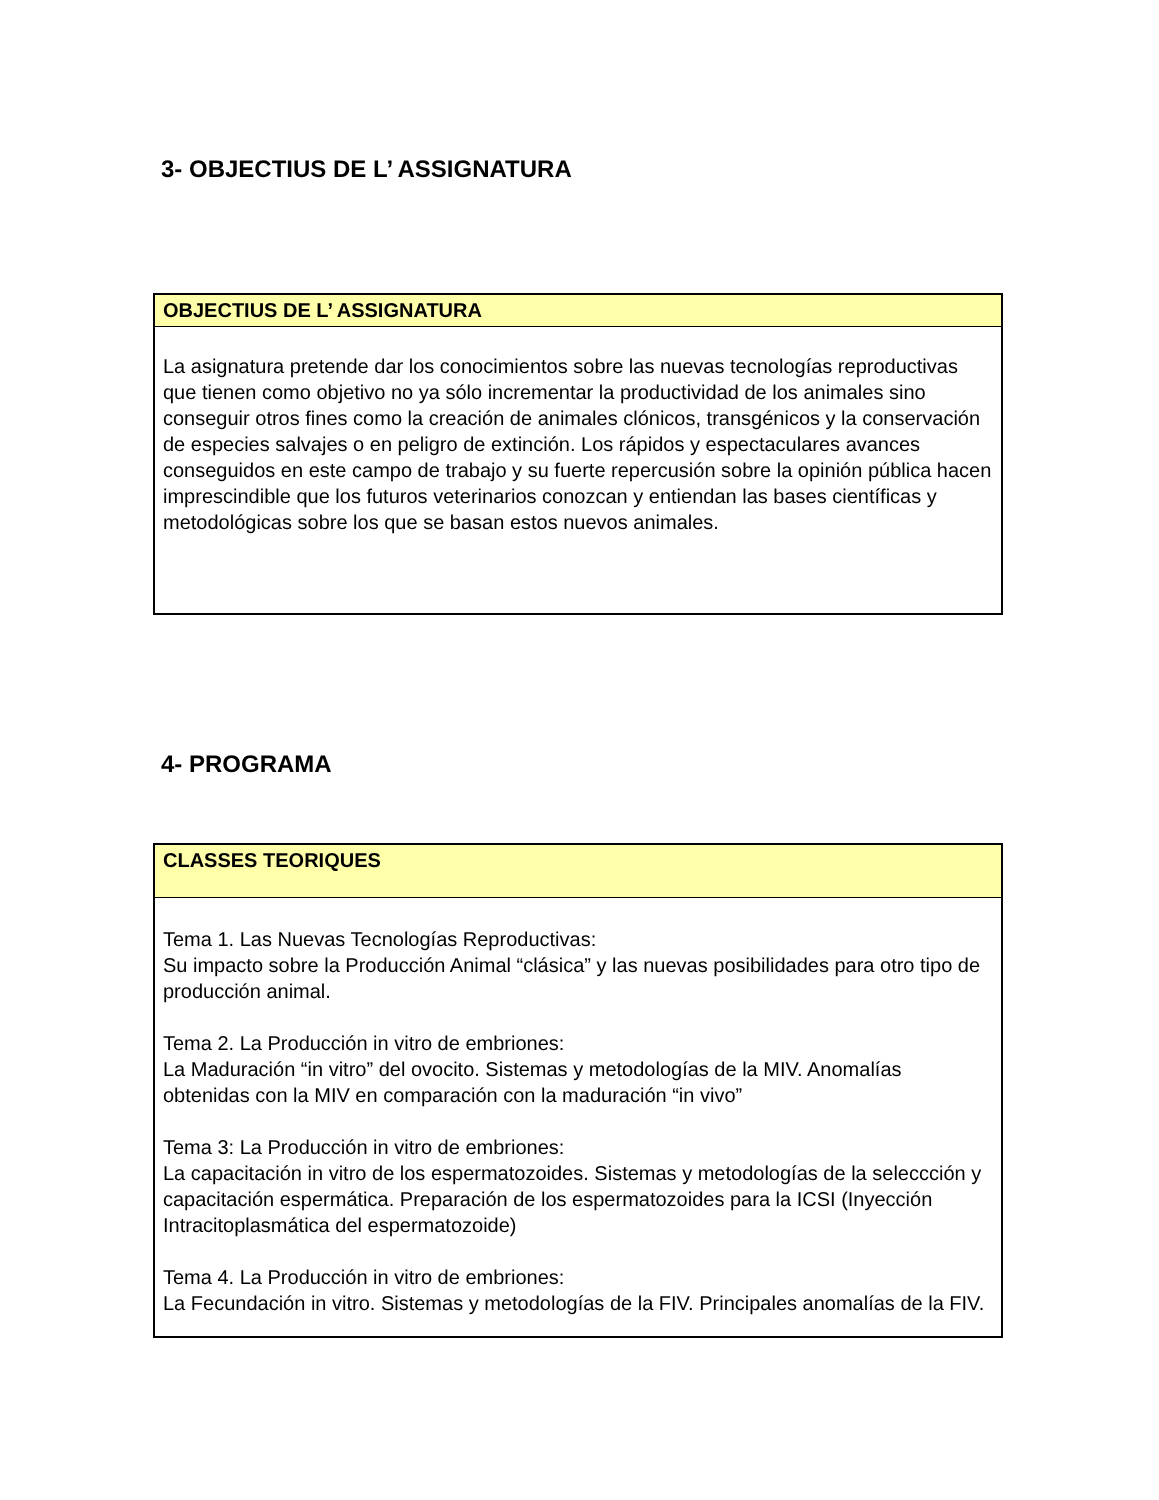3- OBJECTIUS DE L’ ASSIGNATURA
| OBJECTIUS DE L’ ASSIGNATURA |
| --- |
| La asignatura pretende dar los conocimientos sobre las nuevas tecnologías reproductivas que tienen como objetivo no ya sólo incrementar la productividad de los animales sino conseguir otros fines como la creación de animales clónicos, transgénicos y la conservación de especies salvajes o en peligro de extinción. Los rápidos y espectaculares avances conseguidos en este campo de trabajo y su fuerte repercusión sobre la opinión pública hacen imprescindible que los futuros veterinarios conozcan y entiendan las bases científicas y metodológicas sobre los que se basan estos nuevos animales. |
4- PROGRAMA
| CLASSES TEORIQUES |
| --- |
| Tema 1. Las Nuevas Tecnologías Reproductivas: Su impacto sobre la Producción Animal “clásica” y las nuevas posibilidades para otro tipo de producción animal. Tema 2. La Producción in vitro de embriones: La Maduración “in vitro” del ovocito. Sistemas y metodologías de la MIV. Anomalías obtenidas con la MIV en comparación con la maduración “in vivo” Tema 3: La Producción in vitro de embriones: La capacitación in vitro de los espermatozoides. Sistemas y metodologías de la seleccción y capacitación espermática. Preparación de los espermatozoides para la ICSI (Inyección Intracitoplasmática del espermatozoide) Tema 4. La Producción in vitro de embriones: La Fecundación in vitro. Sistemas y metodologías de la FIV. Principales anomalías de la FIV. |